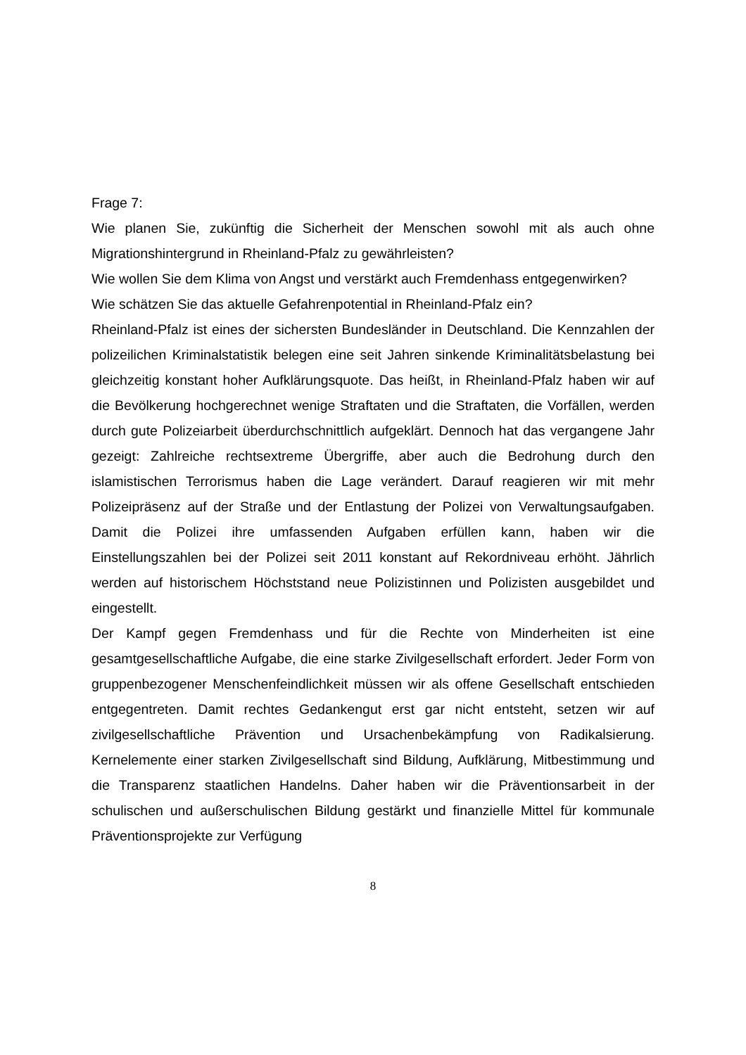Frage 7:
Wie planen Sie, zukünftig die Sicherheit der Menschen sowohl mit als auch ohne Migrationshintergrund in Rheinland-Pfalz zu gewährleisten?
Wie wollen Sie dem Klima von Angst und verstärkt auch Fremdenhass entgegenwirken?
Wie schätzen Sie das aktuelle Gefahrenpotential in Rheinland-Pfalz ein?
Rheinland-Pfalz ist eines der sichersten Bundesländer in Deutschland. Die Kennzahlen der polizeilichen Kriminalstatistik belegen eine seit Jahren sinkende Kriminalitätsbelastung bei gleichzeitig konstant hoher Aufklärungsquote. Das heißt, in Rheinland-Pfalz haben wir auf die Bevölkerung hochgerechnet wenige Straftaten und die Straftaten, die Vorfällen, werden durch gute Polizeiarbeit überdurchschnittlich aufgeklärt. Dennoch hat das vergangene Jahr gezeigt: Zahlreiche rechtsextreme Übergriffe, aber auch die Bedrohung durch den islamistischen Terrorismus haben die Lage verändert. Darauf reagieren wir mit mehr Polizeipräsenz auf der Straße und der Entlastung der Polizei von Verwaltungsaufgaben. Damit die Polizei ihre umfassenden Aufgaben erfüllen kann, haben wir die Einstellungszahlen bei der Polizei seit 2011 konstant auf Rekordniveau erhöht. Jährlich werden auf historischem Höchststand neue Polizistinnen und Polizisten ausgebildet und eingestellt.
Der Kampf gegen Fremdenhass und für die Rechte von Minderheiten ist eine gesamtgesellschaftliche Aufgabe, die eine starke Zivilgesellschaft erfordert. Jeder Form von gruppenbezogener Menschenfeindlichkeit müssen wir als offene Gesellschaft entschieden entgegentreten. Damit rechtes Gedankengut erst gar nicht entsteht, setzen wir auf zivilgesellschaftliche Prävention und Ursachenbekämpfung von Radikalsierung. Kernelemente einer starken Zivilgesellschaft sind Bildung, Aufklärung, Mitbestimmung und die Transparenz staatlichen Handelns. Daher haben wir die Präventionsarbeit in der schulischen und außerschulischen Bildung gestärkt und finanzielle Mittel für kommunale Präventionsprojekte zur Verfügung
8